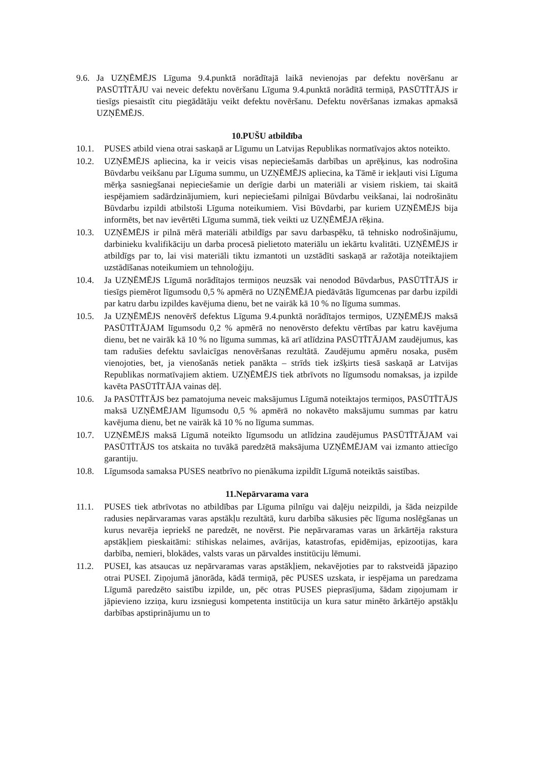9.6.
Ja UZŅĒMĒJS Līguma 9.4.punktā norādītajā laikā nevienojas par defektu novēršanu ar PASŪTĪTĀJU vai neveic defektu novēršanu Līguma 9.4.punktā norādītā termiņā, PASŪTĪTĀJS ir tiesīgs piesaistīt citu piegādātāju veikt defektu novēršanu. Defektu novēršanas izmakas apmaksā UZŅĒMĒJS.
10.PUŠU atbildība
10.1. PUSES atbild viena otrai saskaņā ar Līgumu un Latvijas Republikas normatīvajos aktos noteikto.
10.2. UZŅĒMĒJS apliecina, ka ir veicis visas nepieciešamās darbības un aprēķinus, kas nodrošina Būvdarbu veikšanu par Līguma summu, un UZŅĒMĒJS apliecina, ka Tāmē ir iekļauti visi Līguma mērķa sasniegšanai nepieciešamie un derīgie darbi un materiāli ar visiem riskiem, tai skaitā iespējamiem sadārdzinājumiem, kuri nepieciešami pilnīgai Būvdarbu veikšanai, lai nodrošinātu Būvdarbu izpildi atbilstoši Līguma noteikumiem. Visi Būvdarbi, par kuriem UZŅĒMĒJS bija informēts, bet nav ievērtēti Līguma summā, tiek veikti uz UZŅĒMĒJA rēķina.
10.3. UZŅĒMĒJS ir pilnā mērā materiāli atbildīgs par savu darbaspēku, tā tehnisko nodrošinājumu, darbinieku kvalifikāciju un darba procesā pielietoto materiālu un iekārtu kvalitāti. UZŅĒMĒJS ir atbildīgs par to, lai visi materiāli tiktu izmantoti un uzstādīti saskaņā ar ražotāja noteiktajiem uzstādīšanas noteikumiem un tehnoloģiju.
10.4. Ja UZŅĒMĒJS Līgumā norādītajos termiņos neuzsāk vai nenodod Būvdarbus, PASŪTĪTĀJS ir tiesīgs piemērot līgumsodu 0,5 % apmērā no UZŅĒMĒJA piedāvātās līgumcenas par darbu izpildi par katru darbu izpildes kavējuma dienu, bet ne vairāk kā 10 % no līguma summas.
10.5. Ja UZŅĒMĒJS nenovērš defektus Līguma 9.4.punktā norādītajos termiņos, UZŅĒMĒJS maksā PASŪTĪTĀJAM līgumsodu 0,2 % apmērā no nenovērsto defektu vērtības par katru kavējuma dienu, bet ne vairāk kā 10 % no līguma summas, kā arī atlīdzina PASŪTĪTĀJAM zaudējumus, kas tam radušies defektu savlaicīgas nenovēršanas rezultātā. Zaudējumu apmēru nosaka, pusēm vienojoties, bet, ja vienošanās netiek panākta – strīds tiek izšķirts tiesā saskaņā ar Latvijas Republikas normatīvajiem aktiem. UZŅĒMĒJS tiek atbrīvots no līgumsodu nomaksas, ja izpilde kavēta PASŪTĪTĀJA vainas dēļ.
10.6. Ja PASŪTĪTĀJS bez pamatojuma neveic maksājumus Līgumā noteiktajos termiņos, PASŪTĪTĀJS maksā UZŅĒMĒJAM līgumsodu 0,5 % apmērā no nokavēto maksājumu summas par katru kavējuma dienu, bet ne vairāk kā 10 % no līguma summas.
10.7. UZŅĒMĒJS maksā Līgumā noteikto līgumsodu un atlīdzina zaudējumus PASŪTĪTĀJAM vai PASŪTĪTĀJS tos atskaita no tuvākā paredzētā maksājuma UZŅĒMĒJAM vai izmanto attiecīgo garantiju.
10.8. Līgumsoda samaksa PUSES neatbrīvo no pienākuma izpildīt Līgumā noteiktās saistības.
11.Nepārvarama vara
11.1. PUSES tiek atbrīvotas no atbildības par Līguma pilnīgu vai daļēju neizpildi, ja šāda neizpilde radusies nepārvaramas varas apstākļu rezultātā, kuru darbība sākusies pēc līguma noslēgšanas un kurus nevarēja iepriekš ne paredzēt, ne novērst. Pie nepārvaramas varas un ārkārtēja rakstura apstākļiem pieskaitāmi: stihiskas nelaimes, avārijas, katastrofas, epidēmijas, epizootijas, kara darbība, nemieri, blokādes, valsts varas un pārvaldes institūciju lēmumi.
11.2. PUSEI, kas atsaucas uz nepārvaramas varas apstākļiem, nekavējoties par to rakstveidā jāpaziņo otrai PUSEI. Ziņojumā jānorāda, kādā termiņā, pēc PUSES uzskata, ir iespējama un paredzama Līgumā paredzēto saistību izpilde, un, pēc otras PUSES pieprasījuma, šādam ziņojumam ir jāpievieno izziņa, kuru izsniegusi kompetenta institūcija un kura satur minēto ārkārtējo apstākļu darbības apstiprinājumu un to